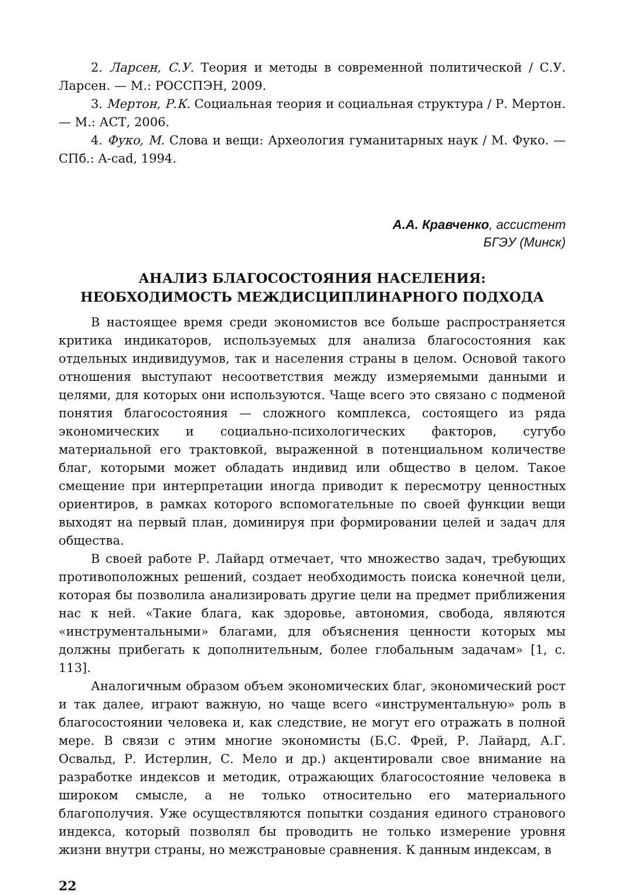2. Ларсен, С.У. Теория и методы в современной политической / С.У. Ларсен. — М.: РОССПЭН, 2009.
3. Мертон, Р.К. Социальная теория и социальная структура / Р. Мертон. — М.: АСТ, 2006.
4. Фуко, М. Слова и вещи: Археология гуманитарных наук / М. Фуко. — СПб.: A-cad, 1994.
А.А. Кравченко, ассистент
БГЭУ (Минск)
АНАЛИЗ БЛАГОСОСТОЯНИЯ НАСЕЛЕНИЯ:
НЕОБХОДИМОСТЬ МЕЖДИСЦИПЛИНАРНОГО ПОДХОДА
В настоящее время среди экономистов все больше распространяется критика индикаторов, используемых для анализа благосостояния как отдельных индивидуумов, так и населения страны в целом. Основой такого отношения выступают несоответствия между измеряемыми данными и целями, для которых они используются. Чаще всего это связано с подменой понятия благосостояния — сложного комплекса, состоящего из ряда экономических и социально-психологических факторов, сугубо материальной его трактовкой, выраженной в потенциальном количестве благ, которыми может обладать индивид или общество в целом. Такое смещение при интерпретации иногда приводит к пересмотру ценностных ориентиров, в рамках которого вспомогательные по своей функции вещи выходят на первый план, доминируя при формировании целей и задач для общества.
В своей работе Р. Лайард отмечает, что множество задач, требующих противоположных решений, создает необходимость поиска конечной цели, которая бы позволила анализировать другие цели на предмет приближения нас к ней. «Такие блага, как здоровье, автономия, свобода, являются «инструментальными» благами, для объяснения ценности которых мы должны прибегать к дополнительным, более глобальным задачам» [1, с. 113].
Аналогичным образом объем экономических благ, экономический рост и так далее, играют важную, но чаще всего «инструментальную» роль в благосостоянии человека и, как следствие, не могут его отражать в полной мере. В связи с этим многие экономисты (Б.С. Фрей, Р. Лайард, А.Г. Освальд, Р. Истерлин, С. Мело и др.) акцентировали свое внимание на разработке индексов и методик, отражающих благосостояние человека в широком смысле, а не только относительно его материального благополучия. Уже осуществляются попытки создания единого странового индекса, который позволял бы проводить не только измерение уровня жизни внутри страны, но межстрановые сравнения. К данным индексам, в
22